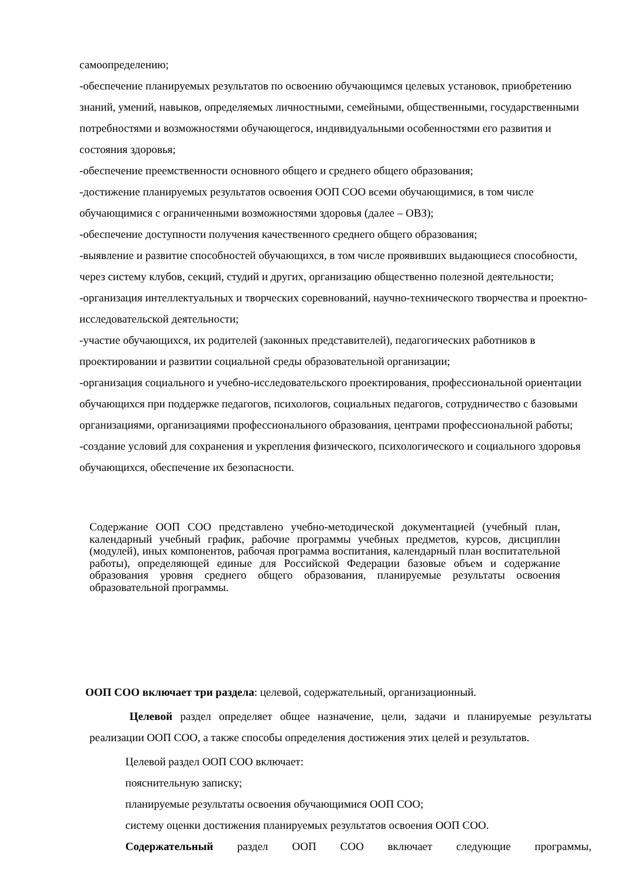самоопределению;
-обеспечение планируемых результатов по освоению обучающимся целевых установок, приобретению знаний, умений, навыков, определяемых личностными, семейными, общественными, государственными потребностями и возможностями обучающегося, индивидуальными особенностями его развития и состояния здоровья;
-обеспечение преемственности основного общего и среднего общего образования;
-достижение планируемых результатов освоения ООП СОО всеми обучающимися, в том числе обучающимися с ограниченными возможностями здоровья (далее – ОВЗ);
-обеспечение доступности получения качественного среднего общего образования;
-выявление и развитие способностей обучающихся, в том числе проявивших выдающиеся способности, через систему клубов, секций, студий и других, организацию общественно полезной деятельности;
-организация интеллектуальных и творческих соревнований, научно-технического творчества и проектно-исследовательской деятельности;
-участие обучающихся, их родителей (законных представителей), педагогических работников в проектировании и развитии социальной среды образовательной организации;
-организация социального и учебно-исследовательского проектирования, профессиональной ориентации обучающихся при поддержке педагогов, психологов, социальных педагогов, сотрудничество с базовыми организациями, организациями профессионального образования, центрами профессиональной работы;
-создание условий для сохранения и укрепления физического, психологического и социального здоровья обучающихся, обеспечение их безопасности.
Содержание ООП СОО представлено учебно-методической документацией (учебный план, календарный учебный график, рабочие программы учебных предметов, курсов, дисциплин (модулей), иных компонентов, рабочая программа воспитания, календарный план воспитательной работы), определяющей единые для Российской Федерации базовые объем и содержание образования уровня среднего общего образования, планируемые результаты освоения образовательной программы.
ООП СОО включает три раздела: целевой, содержательный, организационный.
Целевой раздел определяет общее назначение, цели, задачи и планируемые результаты реализации ООП СОО, а также способы определения достижения этих целей и результатов.
Целевой раздел ООП СОО включает:
пояснительную записку;
планируемые результаты освоения обучающимися ООП СОО;
систему оценки достижения планируемых результатов освоения ООП СОО.
Содержательный раздел ООП СОО включает следующие программы,